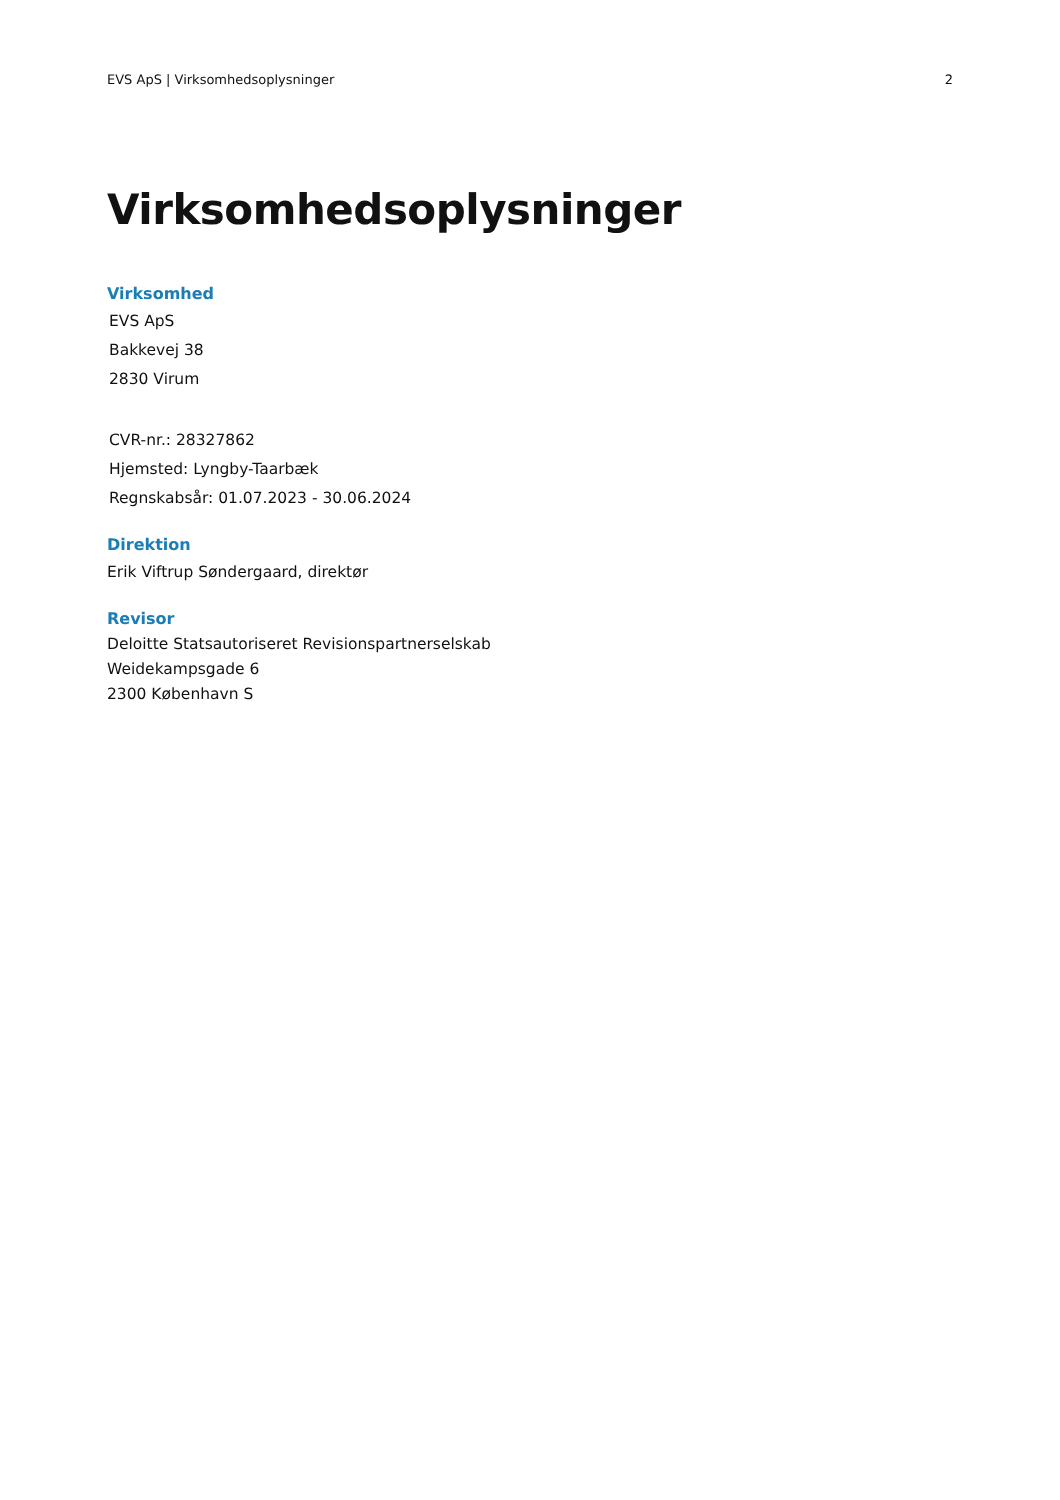EVS ApS | Virksomhedsoplysninger 2
Virksomhedsoplysninger
Virksomhed
EVS ApS
Bakkevej 38
2830 Virum
CVR-nr.: 28327862
Hjemsted: Lyngby-Taarbæk
Regnskabsår: 01.07.2023 - 30.06.2024
Direktion
Erik Viftrup Søndergaard, direktør
Revisor
Deloitte Statsautoriseret Revisionspartnerselskab
Weidekampsgade 6
2300 København S